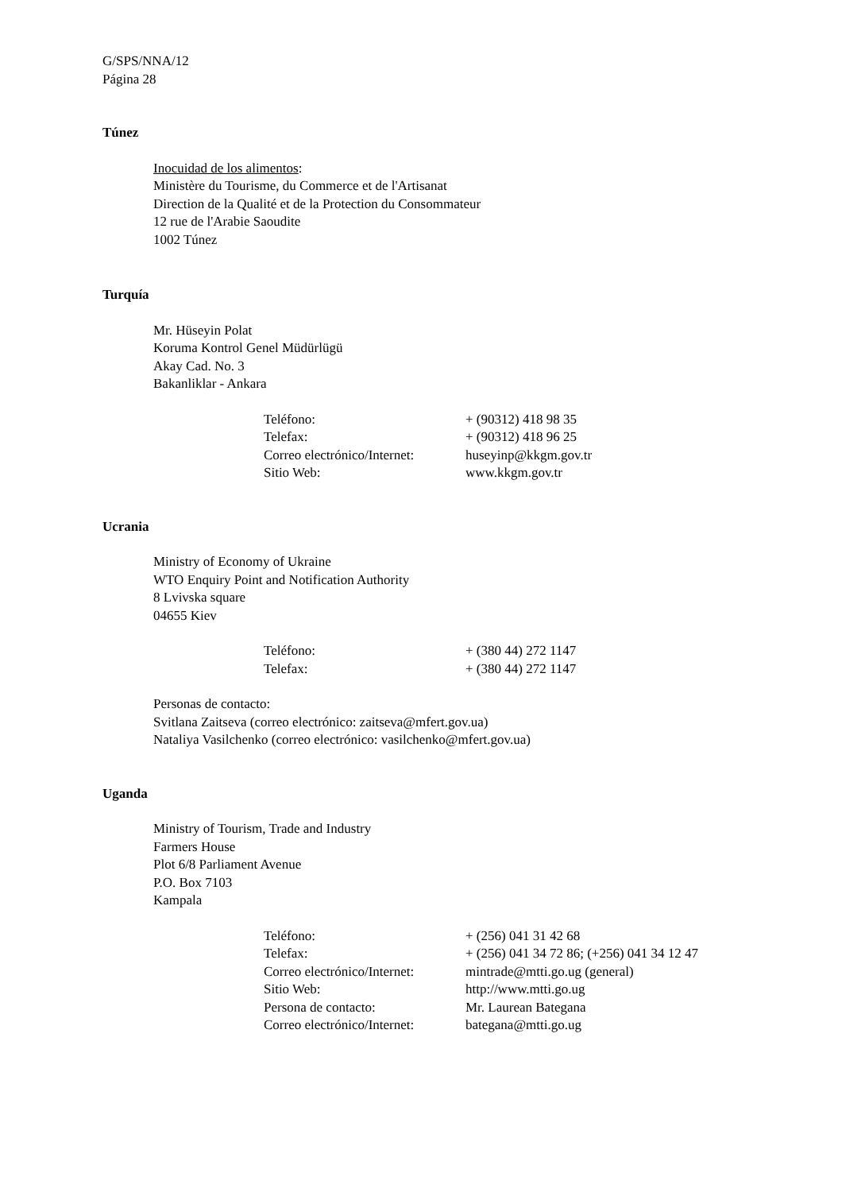G/SPS/NNA/12
Página 28
Túnez
Inocuidad de los alimentos:
Ministère du Tourisme, du Commerce et de l'Artisanat
Direction de la Qualité et de la Protection du Consommateur
12 rue de l'Arabie Saoudite
1002 Túnez
Turquía
Mr. Hüseyin Polat
Koruma Kontrol Genel Müdürlügü
Akay Cad. No. 3
Bakanliklar - Ankara
| Teléfono: | + (90312) 418 98 35 |
| Telefax: | + (90312) 418 96 25 |
| Correo electrónico/Internet: | huseyinp@kkgm.gov.tr |
| Sitio Web: | www.kkgm.gov.tr |
Ucrania
Ministry of Economy of Ukraine
WTO Enquiry Point and Notification Authority
8 Lvivska square
04655 Kiev
| Teléfono: | + (380 44) 272 1147 |
| Telefax: | + (380 44) 272 1147 |
Personas de contacto:
Svitlana Zaitseva (correo electrónico: zaitseva@mfert.gov.ua)
Nataliya Vasilchenko (correo electrónico: vasilchenko@mfert.gov.ua)
Uganda
Ministry of Tourism, Trade and Industry
Farmers House
Plot 6/8 Parliament Avenue
P.O. Box 7103
Kampala
| Teléfono: | + (256) 041 31 42 68 |
| Telefax: | + (256) 041 34 72 86; (+256) 041 34 12 47 |
| Correo electrónico/Internet: | mintrade@mtti.go.ug (general) |
| Sitio Web: | http://www.mtti.go.ug |
| Persona de contacto: | Mr. Laurean Bategana |
| Correo electrónico/Internet: | bategana@mtti.go.ug |